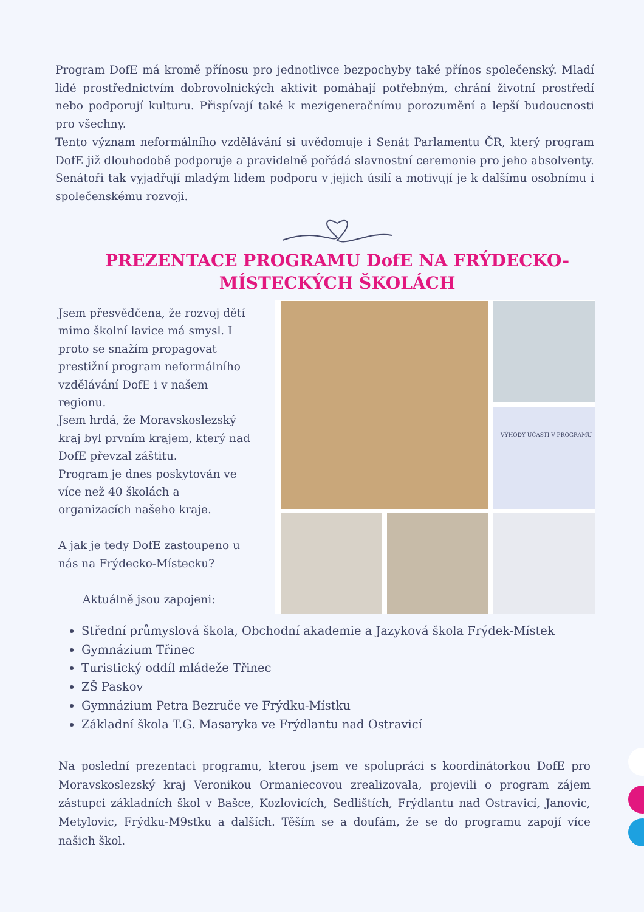Program DofE má kromě přínosu pro jednotlivce bezpochyby také přínos společenský. Mladí lidé prostřednictvím dobrovolnických aktivit pomáhají potřebným, chrání životní prostředí nebo podporují kulturu. Přispívají také k mezigeneračnímu porozumění a lepší budoucnosti pro všechny.
Tento význam neformálního vzdělávání si uvědomuje i Senát Parlamentu ČR, který program DofE již dlouhodobě podporuje a pravidelně pořádá slavnostní ceremonie pro jeho absolventy. Senátoři tak vyjadřují mladým lidem podporu v jejich úsilí a motivují je k dalšímu osobnímu i společenskému rozvoji.
PREZENTACE PROGRAMU DofE NA FRÝDECKO-MÍSTECKÝCH ŠKOLÁCH
Jsem přesvědčena, že rozvoj dětí mimo školní lavice má smysl. I proto se snažím propagovat prestižní program neformálního vzdělávání DofE i v našem regionu.
Jsem hrdá, že Moravskoslezský kraj byl prvním krajem, který nad DofE převzal záštitu.
Program je dnes poskytován ve více než 40 školách a organizacích našeho kraje.
A jak je tedy DofE zastoupeno u nás na Frýdecko-Místecku?
Aktuálně jsou zapojeni:
VÝHODY ÚČASTI V PROGRAMU
Střední průmyslová škola, Obchodní akademie a Jazyková škola Frýdek-Místek
Gymnázium Třinec
Turistický oddíl mládeže Třinec
ZŠ Paskov
Gymnázium Petra Bezruče ve Frýdku-Místku
Základní škola T.G. Masaryka ve Frýdlantu nad Ostravicí
Na poslední prezentaci programu, kterou jsem ve spolupráci s koordinátorkou DofE pro Moravskoslezský kraj Veronikou Ormaniecovou zrealizovala, projevili o program zájem zástupci základních škol v Bašce, Kozlovicích, Sedlištích, Frýdlantu nad Ostravicí, Janovic, Metylovic, Frýdku-M9stku a dalších. Těším se a doufám, že se do programu zapojí více našich škol.